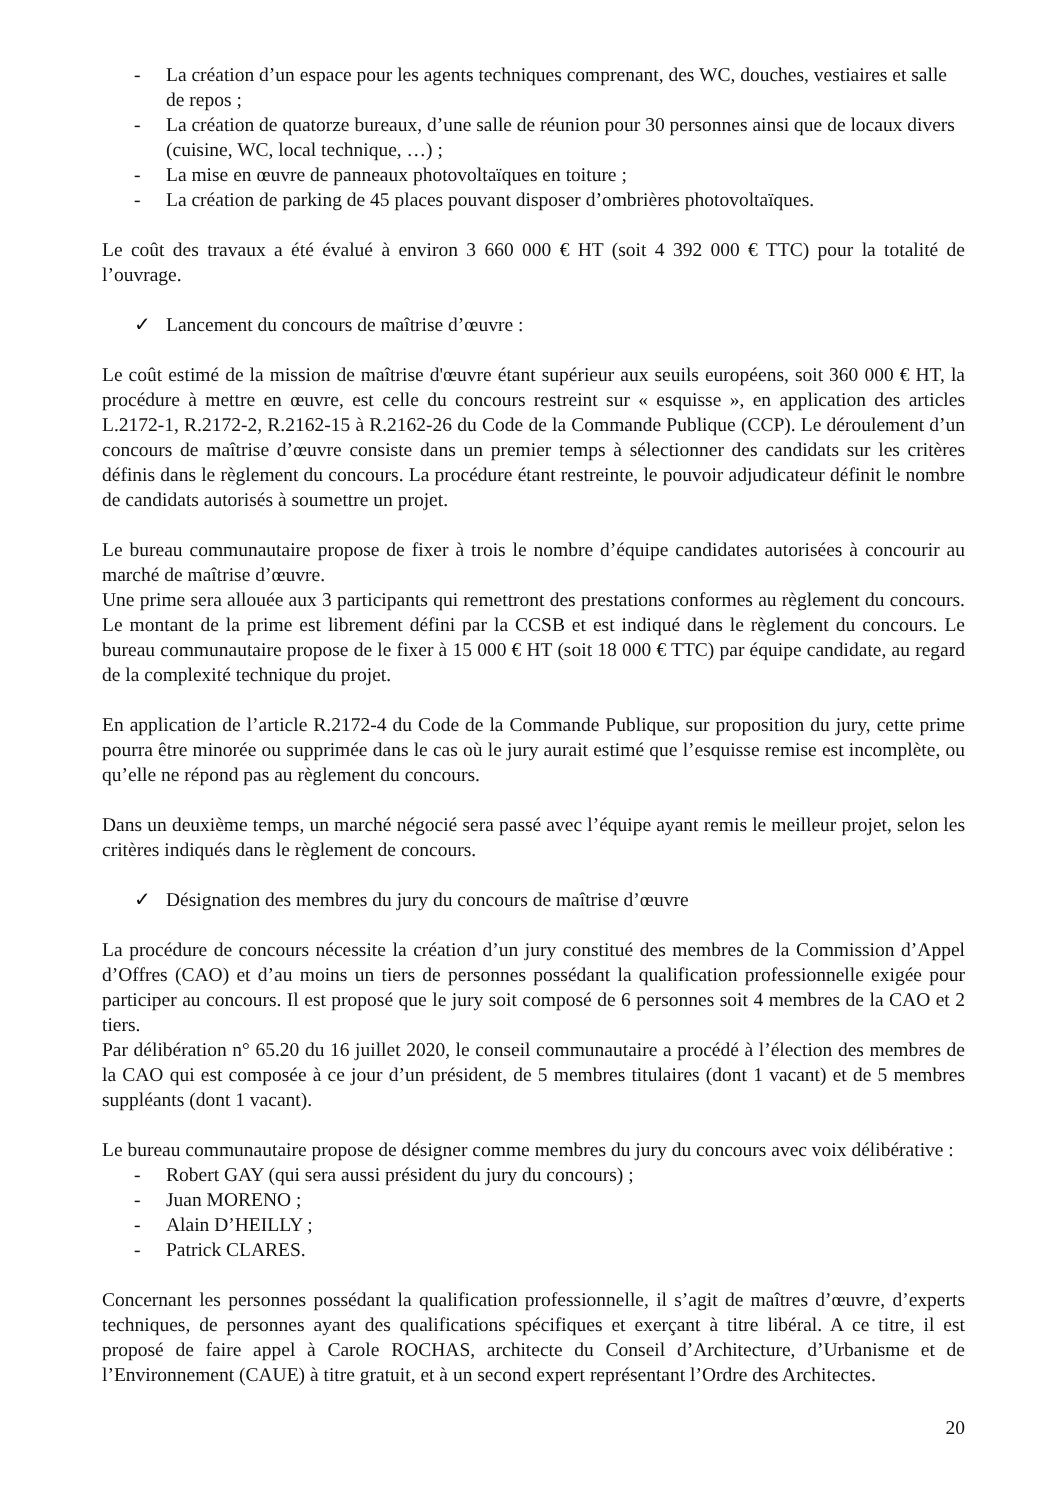- La création d’un espace pour les agents techniques comprenant, des WC, douches, vestiaires et salle de repos ;
- La création de quatorze bureaux, d’une salle de réunion pour 30 personnes ainsi que de locaux divers (cuisine, WC, local technique, …) ;
- La mise en œuvre de panneaux photovoltaïques en toiture ;
- La création de parking de 45 places pouvant disposer d’ombrières photovoltaïques.
Le coût des travaux a été évalué à environ 3 660 000 € HT (soit 4 392 000 € TTC) pour la totalité de l’ouvrage.
✓ Lancement du concours de maîtrise d’œuvre :
Le coût estimé de la mission de maîtrise d'œuvre étant supérieur aux seuils européens, soit 360 000 € HT, la procédure à mettre en œuvre, est celle du concours restreint sur « esquisse », en application des articles L.2172-1, R.2172-2, R.2162-15 à R.2162-26 du Code de la Commande Publique (CCP). Le déroulement d’un concours de maîtrise d’œuvre consiste dans un premier temps à sélectionner des candidats sur les critères définis dans le règlement du concours. La procédure étant restreinte, le pouvoir adjudicateur définit le nombre de candidats autorisés à soumettre un projet.
Le bureau communautaire propose de fixer à trois le nombre d’équipe candidates autorisées à concourir au marché de maîtrise d’œuvre.
Une prime sera allouée aux 3 participants qui remettront des prestations conformes au règlement du concours. Le montant de la prime est librement défini par la CCSB et est indiqué dans le règlement du concours. Le bureau communautaire propose de le fixer à 15 000 € HT (soit 18 000 € TTC) par équipe candidate, au regard de la complexité technique du projet.
En application de l’article R.2172-4 du Code de la Commande Publique, sur proposition du jury, cette prime pourra être minorée ou supprimée dans le cas où le jury aurait estimé que l’esquisse remise est incomplète, ou qu’elle ne répond pas au règlement du concours.
Dans un deuxième temps, un marché négocié sera passé avec l’équipe ayant remis le meilleur projet, selon les critères indiqués dans le règlement de concours.
✓ Désignation des membres du jury du concours de maîtrise d’œuvre
La procédure de concours nécessite la création d’un jury constitué des membres de la Commission d’Appel d’Offres (CAO) et d’au moins un tiers de personnes possédant la qualification professionnelle exigée pour participer au concours. Il est proposé que le jury soit composé de 6 personnes soit 4 membres de la CAO et 2 tiers.
Par délibération n° 65.20 du 16 juillet 2020, le conseil communautaire a procédé à l’élection des membres de la CAO qui est composée à ce jour d’un président, de 5 membres titulaires (dont 1 vacant) et de 5 membres suppléants (dont 1 vacant).
Le bureau communautaire propose de désigner comme membres du jury du concours avec voix délibérative :
- Robert GAY (qui sera aussi président du jury du concours) ;
- Juan MORENO ;
- Alain D’HEILLY ;
- Patrick CLARES.
Concernant les personnes possédant la qualification professionnelle, il s’agit de maîtres d’œuvre, d’experts techniques, de personnes ayant des qualifications spécifiques et exerçant à titre libéral. A ce titre, il est proposé de faire appel à Carole ROCHAS, architecte du Conseil d’Architecture, d’Urbanisme et de l’Environnement (CAUE) à titre gratuit, et à un second expert représentant l’Ordre des Architectes.
20